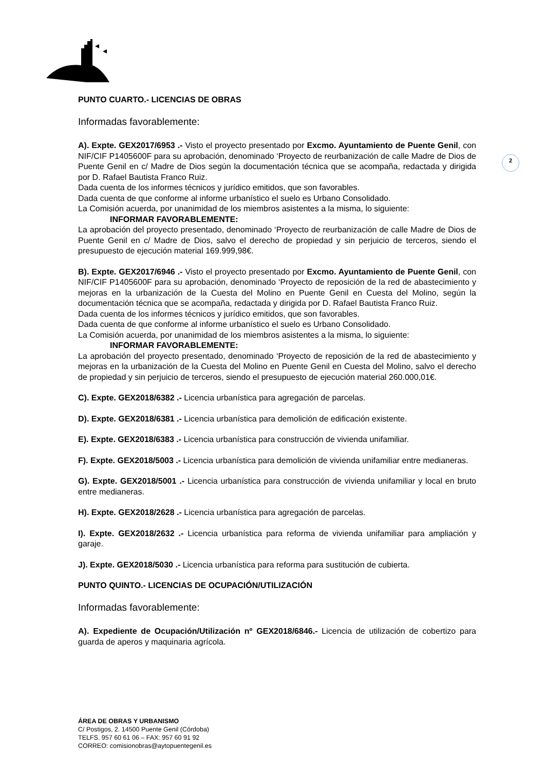2
PUNTO CUARTO.- LICENCIAS DE OBRAS
Informadas favorablemente:
A). Expte. GEX2017/6953 .- Visto el proyecto presentado por Excmo. Ayuntamiento de Puente Genil, con NIF/CIF P1405600F para su aprobación, denominado ‘Proyecto de reurbanización de calle Madre de Dios de Puente Genil en c/ Madre de Dios según la documentación técnica que se acompaña, redactada y dirigida por D. Rafael Bautista Franco Ruiz.
Dada cuenta de los informes técnicos y jurídico emitidos, que son favorables.
Dada cuenta de que conforme al informe urbanístico el suelo es Urbano Consolidado.
La Comisión acuerda, por unanimidad de los miembros asistentes a la misma, lo siguiente:
INFORMAR FAVORABLEMENTE:
La aprobación del proyecto presentado, denominado ‘Proyecto de reurbanización de calle Madre de Dios de Puente Genil en c/ Madre de Dios, salvo el derecho de propiedad y sin perjuicio de terceros, siendo el presupuesto de ejecución material 169.999,98€.
B). Expte. GEX2017/6946 .- Visto el proyecto presentado por Excmo. Ayuntamiento de Puente Genil, con NIF/CIF P1405600F para su aprobación, denominado ‘Proyecto de reposición de la red de abastecimiento y mejoras en la urbanización de la Cuesta del Molino en Puente Genil en Cuesta del Molino, según la documentación técnica que se acompaña, redactada y dirigida por D. Rafael Bautista Franco Ruiz.
Dada cuenta de los informes técnicos y jurídico emitidos, que son favorables.
Dada cuenta de que conforme al informe urbanístico el suelo es Urbano Consolidado.
La Comisión acuerda, por unanimidad de los miembros asistentes a la misma, lo siguiente:
INFORMAR FAVORABLEMENTE:
La aprobación del proyecto presentado, denominado ‘Proyecto de reposición de la red de abastecimiento y mejoras en la urbanización de la Cuesta del Molino en Puente Genil en Cuesta del Molino, salvo el derecho de propiedad y sin perjuicio de terceros, siendo el presupuesto de ejecución material 260.000,01€.
C). Expte. GEX2018/6382 .- Licencia urbanística para agregación de parcelas.
D). Expte. GEX2018/6381 .- Licencia urbanística para demolición de edificación existente.
E). Expte. GEX2018/6383 .- Licencia urbanística para construcción de vivienda unifamiliar.
F). Expte. GEX2018/5003 .- Licencia urbanística para demolición de vivienda unifamiliar entre medianeras.
G). Expte. GEX2018/5001 .- Licencia urbanística para construcción de vivienda unifamiliar y local en bruto entre medianeras.
H). Expte. GEX2018/2628 .- Licencia urbanística para agregación de parcelas.
I). Expte. GEX2018/2632 .- Licencia urbanística para reforma de vivienda unifamiliar para ampliación y garaje.
J). Expte. GEX2018/5030 .- Licencia urbanística para reforma para sustitución de cubierta.
PUNTO QUINTO.- LICENCIAS DE OCUPACIÓN/UTILIZACIÓN
Informadas favorablemente:
A). Expediente de Ocupación/Utilización nº GEX2018/6846.- Licencia de utilización de cobertizo para guarda de aperos y maquinaria agrícola.
ÁREA DE OBRAS Y URBANISMO
C/ Postigos, 2. 14500 Puente Genil (Córdoba)
TELFS. 957 60 61 06 – FAX: 957 60 91 92
CORREO: comisionobras@aytopuentegenil.es